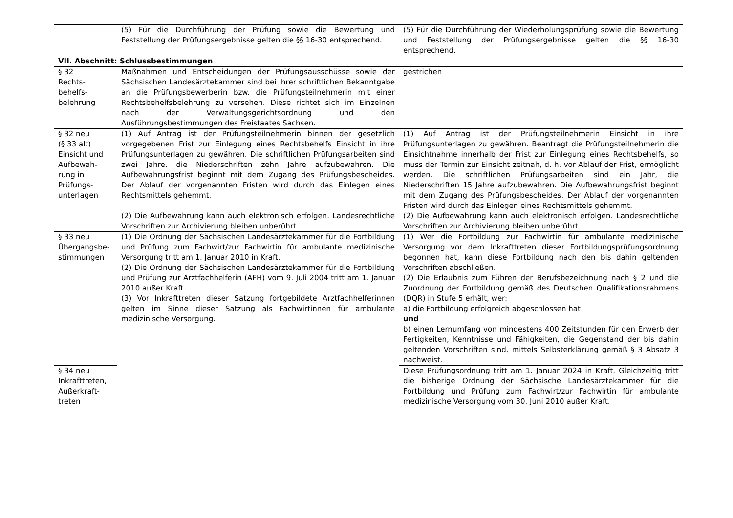| | (5) Für die Durchführung der Prüfung sowie die Bewertung und Feststellung der Prüfungsergebnisse gelten die §§ 16-30 entsprechend. | (5) Für die Durchführung der Wiederholungsprüfung sowie die Bewertung und Feststellung der Prüfungsergebnisse gelten die §§ 16-30 entsprechend. |
| VII. Abschnitt: Schlussbestimmungen | | |
| § 32 Rechts- behelfs- belehrung | Maßnahmen und Entscheidungen der Prüfungsausschüsse sowie der Sächsischen Landesärztekammer sind bei ihrer schriftlichen Bekanntgabe an die Prüfungsbewerberin bzw. die Prüfungsteilnehmerin mit einer Rechtsbehelfsbelehrung zu versehen. Diese richtet sich im Einzelnen nach der Verwaltungsgerichtsordnung und den Ausführungsbestimmungen des Freistaates Sachsen. | gestrichen |
| § 32 neu (§ 33 alt) Einsicht und Aufbewah-rung in Prüfungs-unterlagen | (1) Auf Antrag ist der Prüfungsteilnehmerin binnen der gesetzlich vorgegebenen Frist zur Einlegung eines Rechtsbehelfs Einsicht in ihre Prüfungsunterlagen zu gewähren. Die schriftlichen Prüfungsarbeiten sind zwei Jahre, die Niederschriften zehn Jahre aufzubewahren. Die Aufbewahrungsfrist beginnt mit dem Zugang des Prüfungsbescheides. Der Ablauf der vorgenannten Fristen wird durch das Einlegen eines Rechtsmittels gehemmt. (2) Die Aufbewahrung kann auch elektronisch erfolgen. Landesrechtliche Vorschriften zur Archivierung bleiben unberührt. | (1) Auf Antrag ist der Prüfungsteilnehmerin Einsicht in ihre Prüfungsunterlagen zu gewähren. Beantragt die Prüfungsteilnehmerin die Einsichtnahme innerhalb der Frist zur Einlegung eines Rechtsbehelfs, so muss der Termin zur Einsicht zeitnah, d. h. vor Ablauf der Frist, ermöglicht werden. Die schriftlichen Prüfungsarbeiten sind ein Jahr, die Niederschriften 15 Jahre aufzubewahren. Die Aufbewahrungsfrist beginnt mit dem Zugang des Prüfungsbescheides. Der Ablauf der vorgenannten Fristen wird durch das Einlegen eines Rechtsmittels gehemmt. (2) Die Aufbewahrung kann auch elektronisch erfolgen. Landesrechtliche Vorschriften zur Archivierung bleiben unberührt. |
| § 33 neu Übergangsbe-stimmungen | (1) Die Ordnung der Sächsischen Landesärztekammer für die Fortbildung und Prüfung zum Fachwirt/zur Fachwirtin für ambulante medizinische Versorgung tritt am 1. Januar 2010 in Kraft. (2) Die Ordnung der Sächsischen Landesärztekammer für die Fortbildung und Prüfung zur Arztfachhelferin (AFH) vom 9. Juli 2004 tritt am 1. Januar 2010 außer Kraft. (3) Vor Inkrafttreten dieser Satzung fortgebildete Arztfachhelferinnen gelten im Sinne dieser Satzung als Fachwirtinnen für ambulante medizinische Versorgung. | (1) Wer die Fortbildung zur Fachwirtin für ambulante medizinische Versorgung vor dem Inkrafttreten dieser Fortbildungsprüfungsordnung begonnen hat, kann diese Fortbildung nach den bis dahin geltenden Vorschriften abschließen. (2) Die Erlaubnis zum Führen der Berufsbezeichnung nach § 2 und die Zuordnung der Fortbildung gemäß des Deutschen Qualifikationsrahmens (DQR) in Stufe 5 erhält, wer: a) die Fortbildung erfolgreich abgeschlossen hat und b) einen Lernumfang von mindestens 400 Zeitstunden für den Erwerb der Fertigkeiten, Kenntnisse und Fähigkeiten, die Gegenstand der bis dahin geltenden Vorschriften sind, mittels Selbsterklärung gemäß § 3 Absatz 3 nachweist. |
| § 34 neu Inkrafttreten, Außerkraft-treten | | Diese Prüfungsordnung tritt am 1. Januar 2024 in Kraft. Gleichzeitig tritt die bisherige Ordnung der Sächsische Landesärztekammer für die Fortbildung und Prüfung zum Fachwirt/zur Fachwirtin für ambulante medizinische Versorgung vom 30. Juni 2010 außer Kraft. |